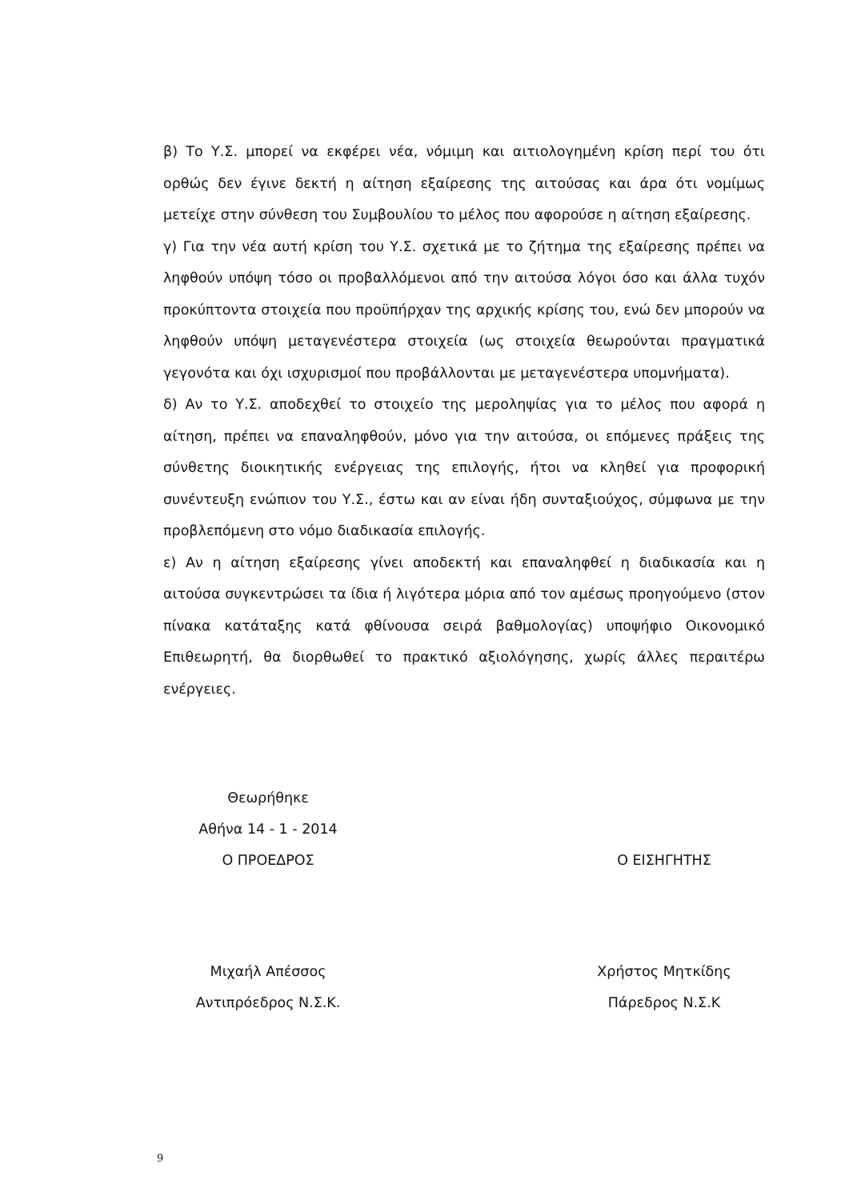β) Το Υ.Σ. μπορεί να εκφέρει νέα, νόμιμη και αιτιολογημένη κρίση περί του ότι ορθώς δεν έγινε δεκτή η αίτηση εξαίρεσης της αιτούσας και άρα ότι νομίμως μετείχε στην σύνθεση του Συμβουλίου το μέλος που αφορούσε η αίτηση εξαίρεσης.
γ) Για την νέα αυτή κρίση του Υ.Σ. σχετικά με το ζήτημα της εξαίρεσης πρέπει να ληφθούν υπόψη τόσο οι προβαλλόμενοι από την αιτούσα λόγοι όσο και άλλα τυχόν προκύπτοντα στοιχεία που προϋπήρχαν της αρχικής κρίσης του, ενώ δεν μπορούν να ληφθούν υπόψη μεταγενέστερα στοιχεία (ως στοιχεία θεωρούνται πραγματικά γεγονότα και όχι ισχυρισμοί που προβάλλονται με μεταγενέστερα υπομνήματα).
δ) Αν το Υ.Σ. αποδεχθεί το στοιχείο της μεροληψίας για το μέλος που αφορά η αίτηση, πρέπει να επαναληφθούν, μόνο για την αιτούσα, οι επόμενες πράξεις της σύνθετης διοικητικής ενέργειας της επιλογής, ήτοι να κληθεί για προφορική συνέντευξη ενώπιον του Υ.Σ., έστω και αν είναι ήδη συνταξιούχος, σύμφωνα με την προβλεπόμενη στο νόμο διαδικασία επιλογής.
ε) Αν η αίτηση εξαίρεσης γίνει αποδεκτή και επαναληφθεί η διαδικασία και η αιτούσα συγκεντρώσει τα ίδια ή λιγότερα μόρια από τον αμέσως προηγούμενο (στον πίνακα κατάταξης κατά φθίνουσα σειρά βαθμολογίας) υποψήφιο Οικονομικό Επιθεωρητή, θα διορθωθεί το πρακτικό αξιολόγησης, χωρίς άλλες περαιτέρω ενέργειες.
Θεωρήθηκε
Αθήνα 14 - 1 - 2014
Ο ΠΡΟΕΔΡΟΣ
Μιχαήλ Απέσσος
Αντιπρόεδρος Ν.Σ.Κ.
Ο ΕΙΣΗΓΗΤΗΣ
Χρήστος Μητκίδης
Πάρεδρος Ν.Σ.Κ
9